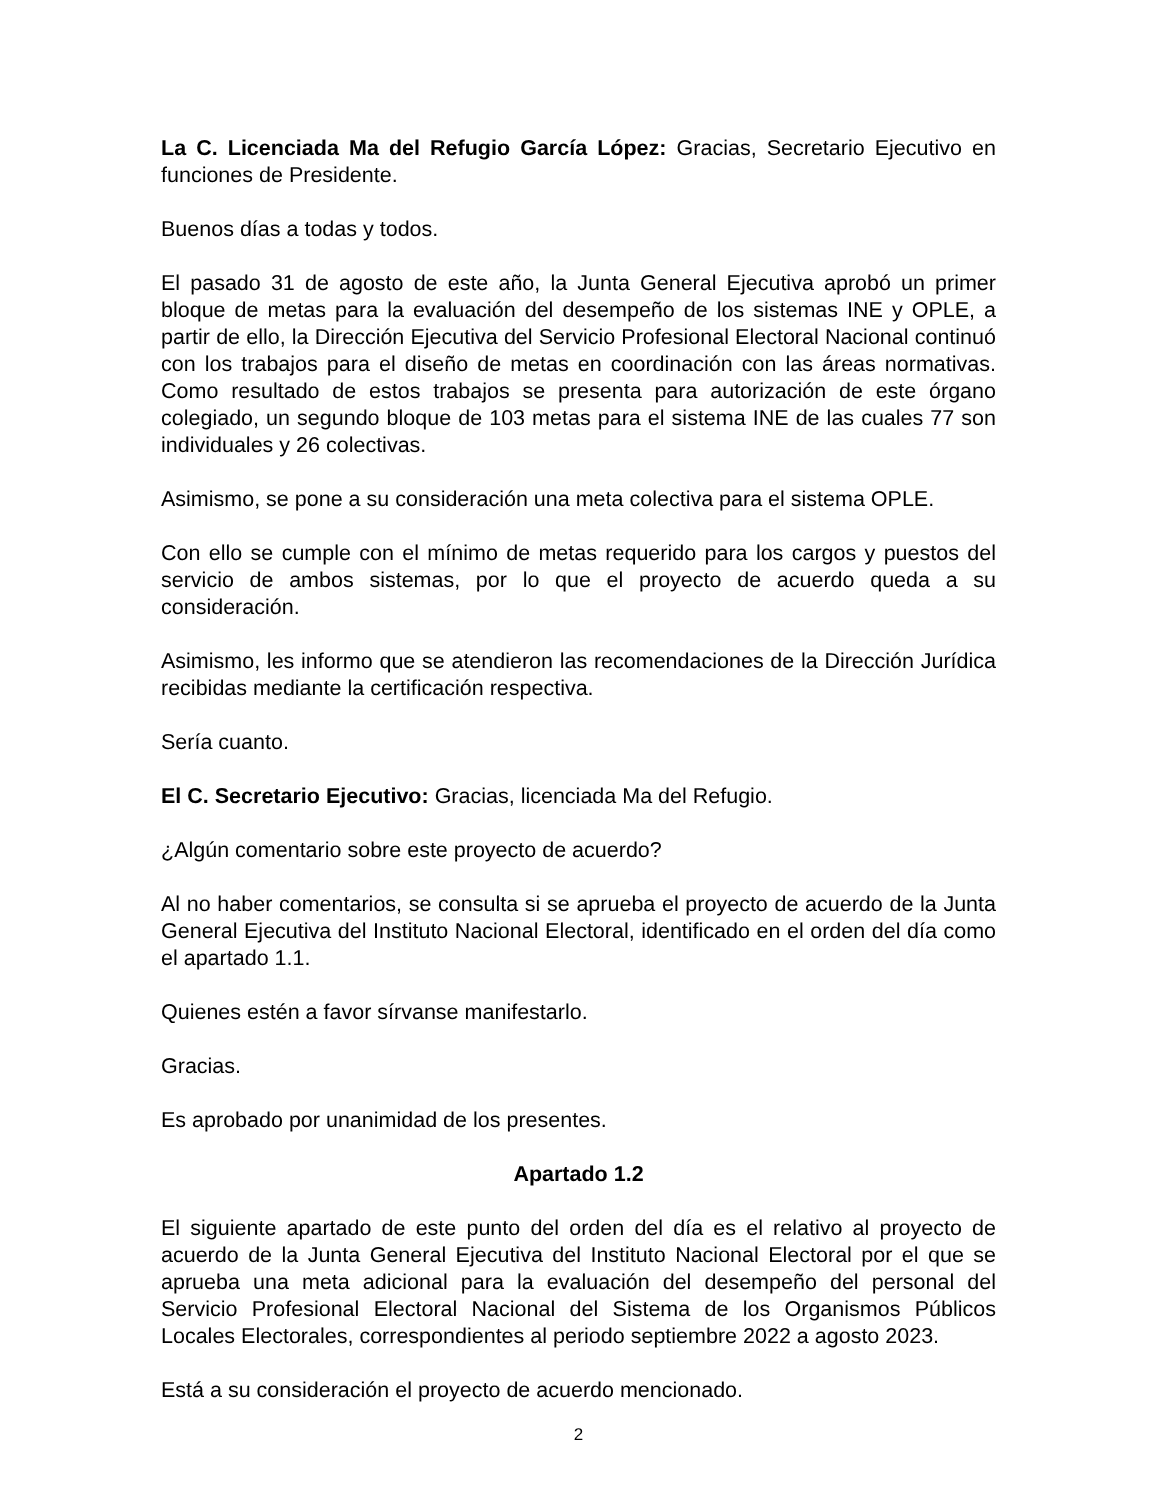La C. Licenciada Ma del Refugio García López: Gracias, Secretario Ejecutivo en funciones de Presidente.
Buenos días a todas y todos.
El pasado 31 de agosto de este año, la Junta General Ejecutiva aprobó un primer bloque de metas para la evaluación del desempeño de los sistemas INE y OPLE, a partir de ello, la Dirección Ejecutiva del Servicio Profesional Electoral Nacional continuó con los trabajos para el diseño de metas en coordinación con las áreas normativas. Como resultado de estos trabajos se presenta para autorización de este órgano colegiado, un segundo bloque de 103 metas para el sistema INE de las cuales 77 son individuales y 26 colectivas.
Asimismo, se pone a su consideración una meta colectiva para el sistema OPLE.
Con ello se cumple con el mínimo de metas requerido para los cargos y puestos del servicio de ambos sistemas, por lo que el proyecto de acuerdo queda a su consideración.
Asimismo, les informo que se atendieron las recomendaciones de la Dirección Jurídica recibidas mediante la certificación respectiva.
Sería cuanto.
El C. Secretario Ejecutivo: Gracias, licenciada Ma del Refugio.
¿Algún comentario sobre este proyecto de acuerdo?
Al no haber comentarios, se consulta si se aprueba el proyecto de acuerdo de la Junta General Ejecutiva del Instituto Nacional Electoral, identificado en el orden del día como el apartado 1.1.
Quienes estén a favor sírvanse manifestarlo.
Gracias.
Es aprobado por unanimidad de los presentes.
Apartado 1.2
El siguiente apartado de este punto del orden del día es el relativo al proyecto de acuerdo de la Junta General Ejecutiva del Instituto Nacional Electoral por el que se aprueba una meta adicional para la evaluación del desempeño del personal del Servicio Profesional Electoral Nacional del Sistema de los Organismos Públicos Locales Electorales, correspondientes al periodo septiembre 2022 a agosto 2023.
Está a su consideración el proyecto de acuerdo mencionado.
2